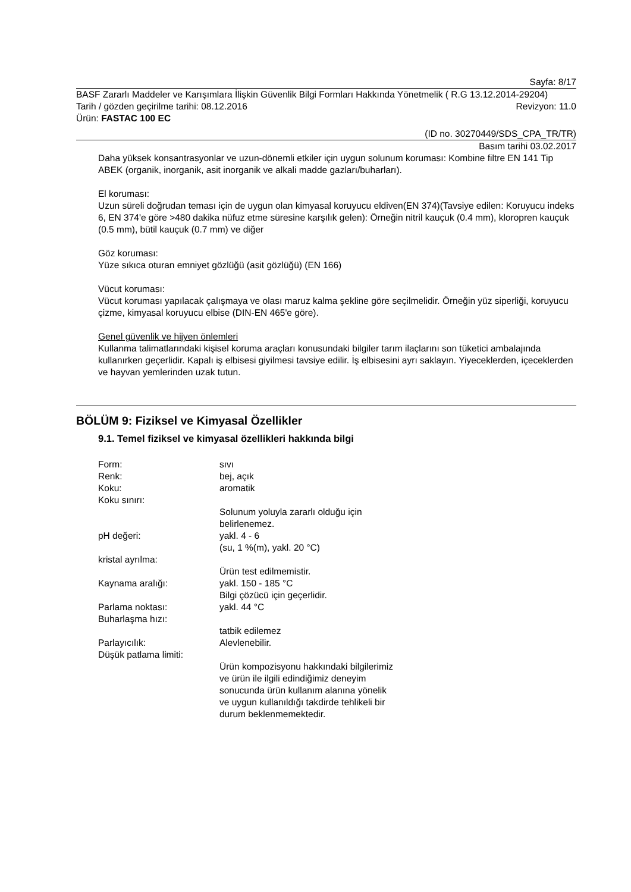Sayfa: 8/17
BASF Zararlı Maddeler ve Karışımlara İlişkin Güvenlik Bilgi Formları Hakkında Yönetmelik ( R.G 13.12.2014-29204)
Tarih / gözden geçirilme tarihi: 08.12.2016 Revizyon: 11.0
Ürün: FASTAC 100 EC
(ID no. 30270449/SDS_CPA_TR/TR)
Basım tarihi 03.02.2017
Daha yüksek konsantrasyonlar ve uzun-dönemli etkiler için uygun solunum koruması: Kombine filtre EN 141 Tip ABEK (organik, inorganik, asit inorganik ve alkali madde gazları/buharları).
El koruması:
Uzun süreli doğrudan teması için de uygun olan kimyasal koruyucu eldiven(EN 374)(Tavsiye edilen: Koruyucu indeks 6, EN 374'e göre >480 dakika nüfuz etme süresine karşılık gelen): Örneğin nitril kauçuk (0.4 mm), kloropren kauçuk (0.5 mm), bütil kauçuk (0.7 mm) ve diğer
Göz koruması:
Yüze sıkıca oturan emniyet gözlüğü (asit gözlüğü) (EN 166)
Vücut koruması:
Vücut koruması yapılacak çalışmaya ve olası maruz kalma şekline göre seçilmelidir. Örneğin yüz siperliği, koruyucu çizme, kimyasal koruyucu elbise (DIN-EN 465'e göre).
Genel güvenlik ve hijyen önlemleri
Kullanma talimatlarındaki kişisel koruma araçları konusundaki bilgiler tarım ilaçlarını son tüketici ambalajında kullanırken geçerlidir. Kapalı iş elbisesi giyilmesi tavsiye edilir. İş elbisesini ayrı saklayın. Yiyeceklerden, içeceklerden ve hayvan yemlerinden uzak tutun.
BÖLÜM 9: Fiziksel ve Kimyasal Özellikler
9.1. Temel fiziksel ve kimyasal özellikleri hakkında bilgi
Form: sıvı
Renk: bej, açık
Koku: aromatik
Koku sınırı:
Solunum yoluyla zararlı olduğu için belirlenemez.
pH değeri: yakl. 4 - 6
(su, 1 %(m), yakl. 20 °C)
kristal ayrılma:
Ürün test edilmemistir.
Kaynama aralığı: yakl. 150 - 185 °C
Bilgi çözücü için geçerlidir.
Parlama noktası: yakl. 44 °C
Buharlaşma hızı:
tatbik edilemez
Parlayıcılık: Alevlenebilir.
Düşük patlama limiti:
Ürün kompozisyonu hakkındaki bilgilerimiz ve ürün ile ilgili edindiğimiz deneyim sonucunda ürün kullanım alanına yönelik ve uygun kullanıldığı takdirde tehlikeli bir durum beklenmemektedir.